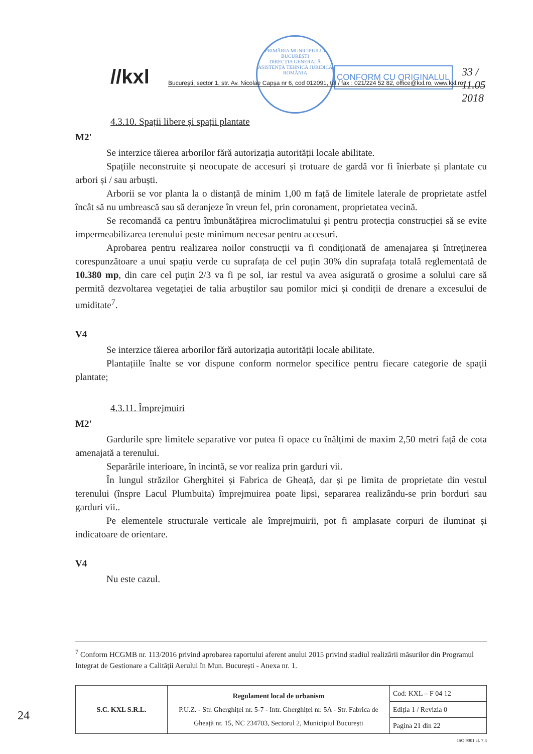//kxl
PRIMĂRIA MUNICIPIULUI BUCUREȘTI
DIRECȚIA GENERALĂ ASISTENȚĂ TEHNICĂ JURIDICĂ
ROMÂNIA
CONFORM CU ORIGINALUL 33 / 11.05 2018
București, sector 1, str. Av. Nicolae Capșa nr 6, cod 012091, tel / fax : 021/224 52 82, office@kxl.ro, www.kxl.ro
4.3.10. Spații libere și spații plantate
M2'
Se interzice tăierea arborilor fără autorizația autorității locale abilitate.
Spațiile neconstruite și neocupate de accesuri și trotuare de gardă vor fi înierbate și plantate cu arbori și / sau arbuști.
Arborii se vor planta la o distanță de minim 1,00 m față de limitele laterale de proprietate astfel încât să nu umbrească sau să deranjeze în vreun fel, prin coronament, proprietatea vecină.
Se recomandă ca pentru îmbunătățirea microclimatului și pentru protecția construcției să se evite impermeabilizarea terenului peste minimum necesar pentru accesuri.
Aprobarea pentru realizarea noilor construcții va fi condiționată de amenajarea și întreținerea corespunzătoare a unui spațiu verde cu suprafața de cel puțin 30% din suprafața totală reglementată de 10.380 mp, din care cel puțin 2/3 va fi pe sol, iar restul va avea asigurată o grosime a solului care să permită dezvoltarea vegetației de talia arbuștilor sau pomilor mici și condiții de drenare a excesului de umiditate<sup>7</sup>.
V4
Se interzice tăierea arborilor fără autorizația autorității locale abilitate.
Plantațiile înalte se vor dispune conform normelor specifice pentru fiecare categorie de spații plantate;
4.3.11. Împrejmuiri
M2'
Gardurile spre limitele separative vor putea fi opace cu înălțimi de maxim 2,50 metri față de cota amenajată a terenului.
Separările interioare, în incintă, se vor realiza prin garduri vii.
În lungul străzilor Gherghitei și Fabrica de Gheață, dar și pe limita de proprietate din vestul terenului (înspre Lacul Plumbuita) împrejmuirea poate lipsi, separarea realizându-se prin borduri sau garduri vii..
Pe elementele structurale verticale ale împrejmuirii, pot fi amplasate corpuri de iluminat și indicatoare de orientare.
V4
Nu este cazul.
<sup>7</sup> Conform HCGMB nr. 113/2016 privind aprobarea raportului aferent anului 2015 privind stadiul realizării măsurilor din Programul Integrat de Gestionare a Calității Aerului în Mun. București - Anexa nr. 1.
| S.C. KXL S.R.L. | Regulament local de urbanism P.U.Z. - Str. Gherghiței nr. 5-7 - Intr. Gherghiței nr. 5A - Str. Fabrica de Gheață nr. 15, NC 234703, Sectorul 2, Municipiul București | Cod: KXL – F 04 12 |
| | | Ediția 1 / Revizia 0 |
| | | Pagina 21 din 22 |
ISO 9001 cl. 7.3
24